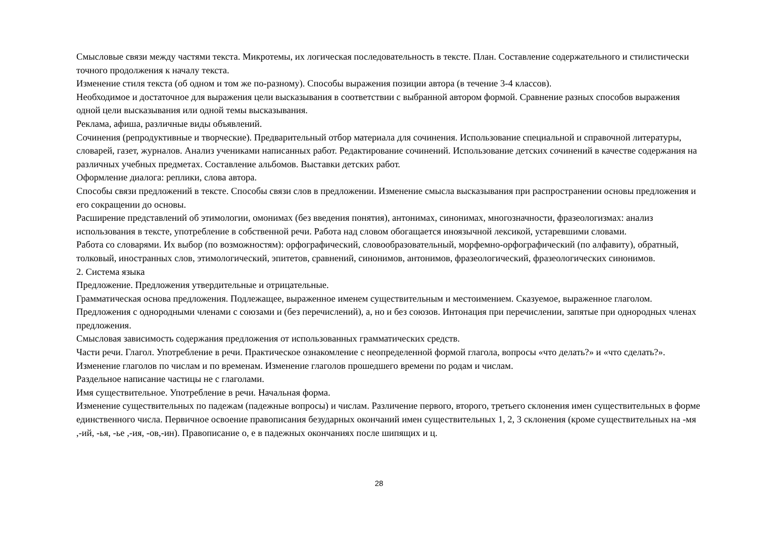Смысловые связи между частями текста. Микротемы, их логическая последовательность в тексте. План. Составление содержательного и стилистически точного продолжения к началу текста.
Изменение стиля текста (об одном и том же по-разному). Способы выражения позиции автора (в течение 3-4 классов).
Необходимое и достаточное для выражения цели высказывания в соответствии с выбранной автором формой. Сравнение разных способов выражения одной цели высказывания или одной темы высказывания.
Реклама, афиша, различные виды объявлений.
Сочинения (репродуктивные и творческие). Предварительный отбор материала для сочинения. Использование специальной и справочной литературы, словарей, газет, журналов. Анализ учениками написанных работ. Редактирование сочинений. Использование детских сочинений в качестве содержания на различных учебных предметах. Составление альбомов. Выставки детских работ.
Оформление диалога: реплики, слова автора.
Способы связи предложений в тексте. Способы связи слов в предложении. Изменение смысла высказывания при распространении основы предложения и его сокращении до основы.
Расширение представлений об этимологии, омонимах (без введения понятия), антонимах, синонимах, многозначности, фразеологизмах: анализ использования в тексте, употребление в собственной речи. Работа над словом обогащается иноязычной лексикой, устаревшими словами.
Работа со словарями. Их выбор (по возможностям): орфографический, словообразовательный, морфемно-орфографический (по алфавиту), обратный, толковый, иностранных слов, этимологический, эпитетов, сравнений, синонимов, антонимов, фразеологический, фразеологических синонимов.
2. Система языка
Предложение. Предложения утвердительные и отрицательные.
Грамматическая основа предложения. Подлежащее, выраженное именем существительным и местоимением. Сказуемое, выраженное глаголом.
Предложения с однородными членами с союзами и (без перечислений), а, но и без союзов. Интонация при перечислении, запятые при однородных членах предложения.
Смысловая зависимость содержания предложения от использованных грамматических средств.
Части речи. Глагол. Употребление в речи. Практическое ознакомление с неопределенной формой глагола, вопросы «что делать?» и «что сделать?». Изменение глаголов по числам и по временам. Изменение глаголов прошедшего времени по родам и числам.
Раздельное написание частицы не с глаголами.
Имя существительное. Употребление в речи. Начальная форма.
Изменение существительных по падежам (падежные вопросы) и числам. Различение первого, второго, третьего склонения имен существительных в форме единственного числа. Первичное освоение правописания безударных окончаний имен существительных 1, 2, 3 склонения (кроме существительных на -мя ,-ий, -ья, -ье ,-ия, -ов,-ин). Правописание о, е в падежных окончаниях после шипящих и ц.
28